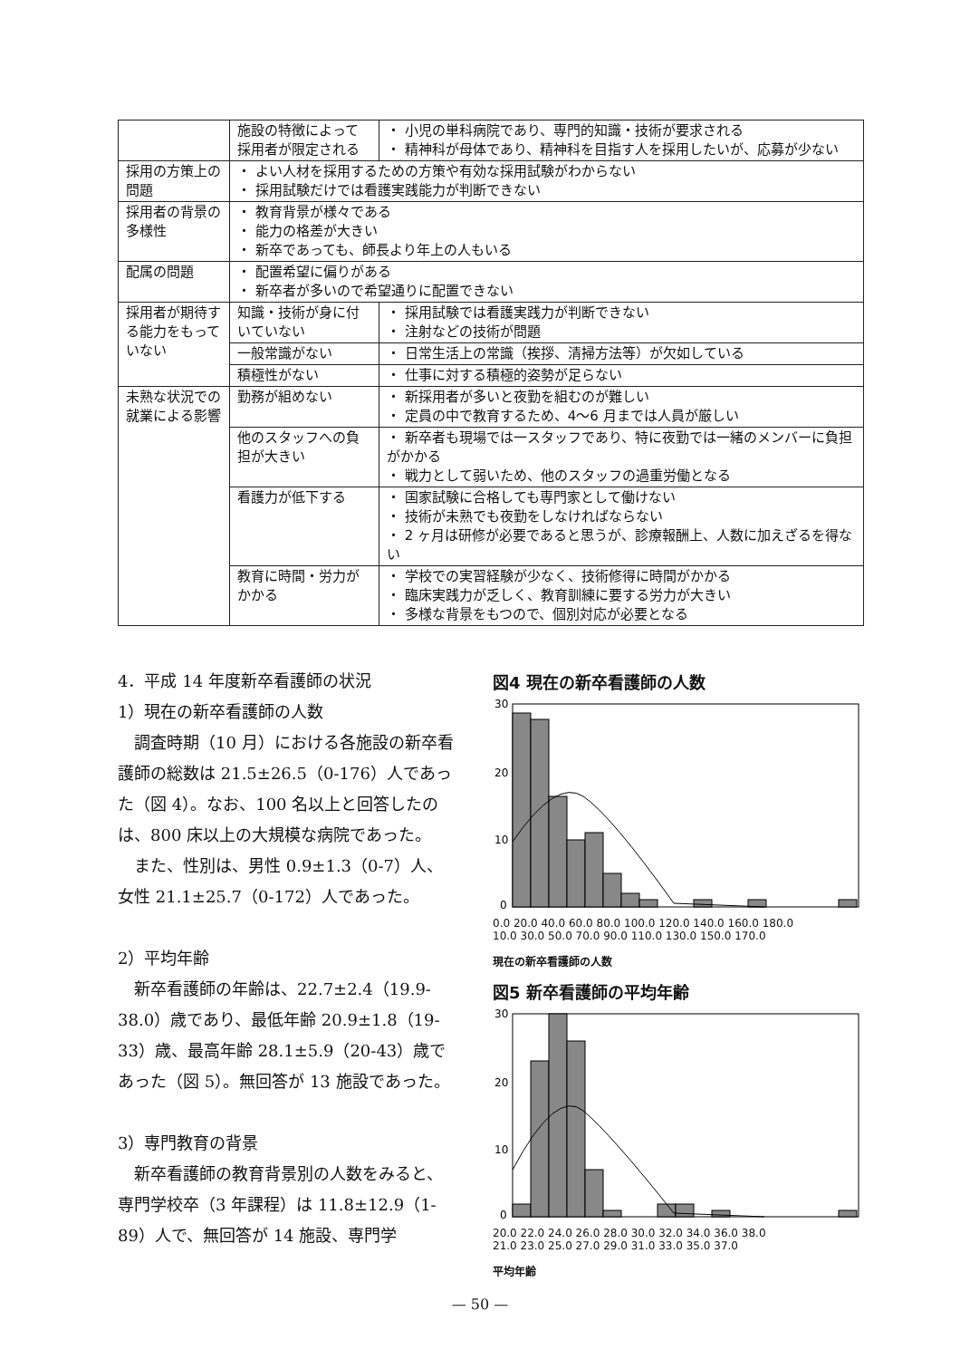| | 施設の特徴によって採用者が限定される | ・ 小児の単科病院であり、専門的知識・技術が要求される ・ 精神科が母体であり、精神科を目指す人を採用したいが、応募が少ない |
| 採用の方策上の問題 | ・ よい人材を採用するための方策や有効な採用試験がわからない ・ 採用試験だけでは看護実践能力が判断できない | |
| 採用者の背景の多様性 | ・ 教育背景が様々である ・ 能力の格差が大きい ・ 新卒であっても、師長より年上の人もいる | |
| 配属の問題 | ・ 配置希望に偏りがある ・ 新卒者が多いので希望通りに配置できない | |
| 採用者が期待する能力をもっていない | 知識・技術が身に付いていない | ・ 採用試験では看護実践力が判断できない ・ 注射などの技術が問題 |
| | 一般常識がない | ・ 日常生活上の常識（挨拶、清掃方法等）が欠如している |
| | 積極性がない | ・ 仕事に対する積極的姿勢が足らない |
| 未熟な状況での就業による影響 | 勤務が組めない | ・ 新採用者が多いと夜勤を組むのが難しい ・ 定員の中で教育するため、4～6 月までは人員が厳しい |
| | 他のスタッフへの負担が大きい | ・ 新卒者も現場では一スタッフであり、特に夜勤では一緒のメンバーに負担がかかる ・ 戦力として弱いため、他のスタッフの過重労働となる |
| | 看護力が低下する | ・ 国家試験に合格しても専門家として働けない ・ 技術が未熟でも夜勤をしなければならない ・ 2 ヶ月は研修が必要であると思うが、診療報酬上、人数に加えざるを得ない |
| | 教育に時間・労力がかかる | ・ 学校での実習経験が少なく、技術修得に時間がかかる ・ 臨床実践力が乏しく、教育訓練に要する労力が大きい ・ 多様な背景をもつので、個別対応が必要となる |
4．平成 14 年度新卒看護師の状況
1）現在の新卒看護師の人数
　調査時期（10 月）における各施設の新卒看護師の総数は 21.5±26.5（0-176）人であった（図 4）。なお、100 名以上と回答したのは、800 床以上の大規模な病院であった。
　また、性別は、男性 0.9±1.3（0-7）人、女性 21.1±25.7（0-172）人であった。
2）平均年齢
　新卒看護師の年齢は、22.7±2.4（19.9-38.0）歳であり、最低年齢 20.9±1.8（19-33）歳、最高年齢 28.1±5.9（20-43）歳であった（図 5）。無回答が 13 施設であった。
3）専門教育の背景
　新卒看護師の教育背景別の人数をみると、専門学校卒（3 年課程）は 11.8±12.9（1-89）人で、無回答が 14 施設、専門学
図4 現在の新卒看護師の人数
30
20
10
0
0.0 20.0 40.0 60.0 80.0 100.0 120.0 140.0 160.0 180.0
10.0 30.0 50.0 70.0 90.0 110.0 130.0 150.0 170.0
現在の新卒看護師の人数
図5 新卒看護師の平均年齢
30
20
10
0
20.0 22.0 24.0 26.0 28.0 30.0 32.0 34.0 36.0 38.0
21.0 23.0 25.0 27.0 29.0 31.0 33.0 35.0 37.0
平均年齢
— 50 —